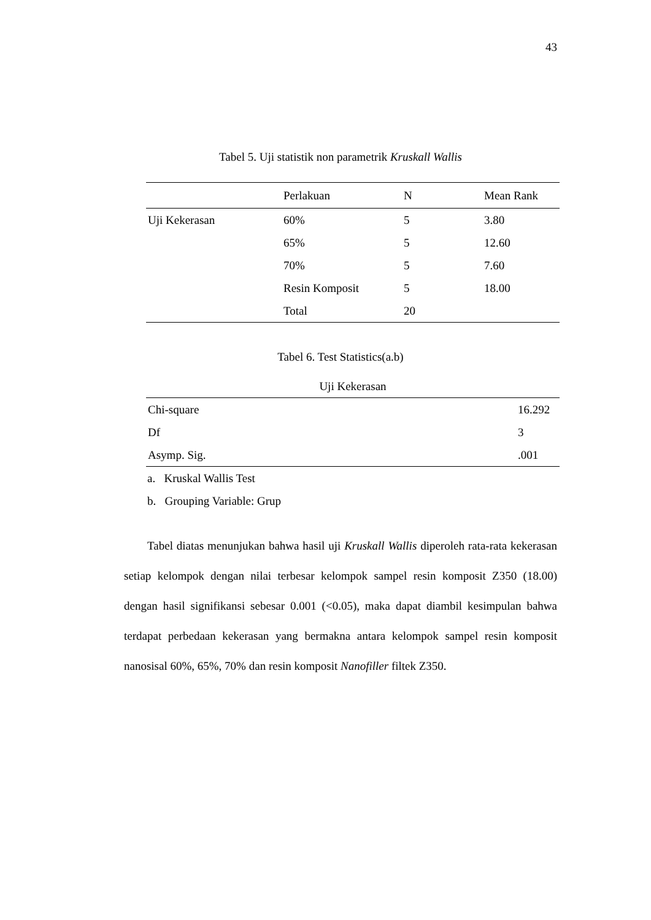43
Tabel 5. Uji statistik non parametrik Kruskall Wallis
| | Perlakuan | N | Mean Rank |
| --- | --- | --- | --- |
| Uji Kekerasan | 60% | 5 | 3.80 |
| | 65% | 5 | 12.60 |
| | 70% | 5 | 7.60 |
| | Resin Komposit | 5 | 18.00 |
| | Total | 20 | |
Tabel 6. Test Statistics(a.b)
| Uji Kekerasan | |
| --- | --- |
| Chi-square | 16.292 |
| Df | 3 |
| Asymp. Sig. | .001 |
a. Kruskal Wallis Test
b. Grouping Variable: Grup
Tabel diatas menunjukan bahwa hasil uji Kruskall Wallis diperoleh rata-rata kekerasan setiap kelompok dengan nilai terbesar kelompok sampel resin komposit Z350 (18.00) dengan hasil signifikansi sebesar 0.001 (<0.05), maka dapat diambil kesimpulan bahwa terdapat perbedaan kekerasan yang bermakna antara kelompok sampel resin komposit nanosisal 60%, 65%, 70% dan resin komposit Nanofiller filtek Z350.